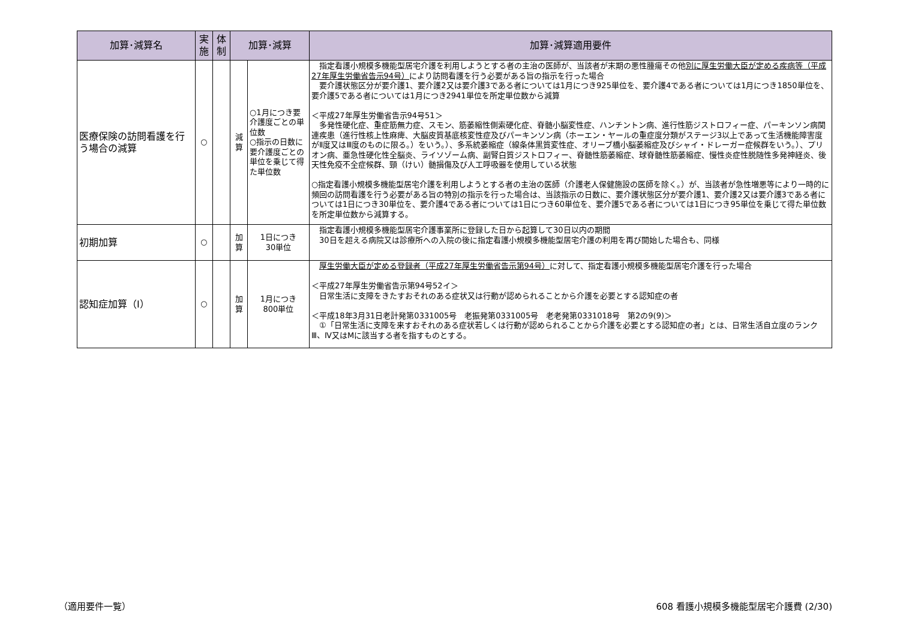| 加算･減算名 | 実 施 | 体 制 | 加算･減算 | | 加算･減算適用要件 |
| --- | --- | --- | --- | --- | --- |
| 医療保険の訪問看護を行う場合の減算 | ○ | | 減 算 | ○1月につき要介護度ごとの単位数 ○指示の日数に要介護度ごとの単位を乗じて得た単位数 | 指定看護小規模多機能型居宅介護を利用しようとする者の主治の医師が、当該者が末期の悪性腫瘍その他 別に厚生労働大臣が定める疾病等（平成27年厚生労働省告示94号） により訪問看護を行う必要がある旨の指示を行った場合 要介護状態区分が要介護1、要介護2又は要介護3である者については1月につき925単位を、要介護4である者については1月につき1850単位を、要介護5である者については1月につき2941単位を所定単位数から減算 ＜平成27年厚生労働省告示94号51＞ 多発性硬化症、重症筋無力症、スモン、筋萎縮性側索硬化症、脊髄小脳変性症、ハンチントン病、進行性筋ジストロフィー症、パーキンソン病関連疾患（進行性核上性麻痺、大脳皮質基底核変性症及びパーキンソン病（ホーエン・ヤールの重症度分類がステージ3以上であって生活機能障害度がⅡ度又はⅢ度のものに限る。）をいう。）、多系統萎縮症（線条体黒質変性症、オリーブ橋小脳萎縮症及びシャイ・ドレーガー症候群をいう。）、プリオン病、亜急性硬化性全脳炎、ライソゾーム病、副腎白質ジストロフィー、脊髄性筋萎縮症、球脊髄性筋萎縮症、慢性炎症性脱随性多発神経炎、後天性免疫不全症候群、頸（けい）髄損傷及び人工呼吸器を使用している状態 ○指定看護小規模多機能型居宅介護を利用しようとする者の主治の医師（介護老人保健施設の医師を除く。）が、当該者が急性増悪等により一時的に頻回の訪問看護を行う必要がある旨の特別の指示を行った場合は、当該指示の日数に、要介護状態区分が要介護1、要介護2又は要介護3である者については1日につき30単位を、要介護4である者については1日につき60単位を、要介護5である者については1日につき95単位を乗じて得た単位数を所定単位数から減算する。 |
| 初期加算 | ○ | | 加 算 | 1日につき 30単位 | 指定看護小規模多機能型居宅介護事業所に登録した日から起算して30日以内の期間 30日を超える病院又は診療所への入院の後に指定看護小規模多機能型居宅介護の利用を再び開始した場合も、同様 |
| 認知症加算（Ⅰ） | ○ | | 加 算 | 1月につき 800単位 | 厚生労働大臣が定める登録者（平成27年厚生労働省告示第94号） に対して、指定看護小規模多機能型居宅介護を行った場合 ＜平成27年厚生労働省告示第94号52イ＞ 日常生活に支障をきたすおそれのある症状又は行動が認められることから介護を必要とする認知症の者 ＜平成18年3月31日老計発第0331005号 老振発第0331005号 老老発第0331018号 第2の9(9)＞ ①「日常生活に支障を来すおそれのある症状若しくは行動が認められることから介護を必要とする認知症の者」とは、日常生活自立度のランクⅢ、Ⅳ又はMに該当する者を指すものとする。 |
（適用要件一覧）
608 看護小規模多機能型居宅介護費 (2/30)